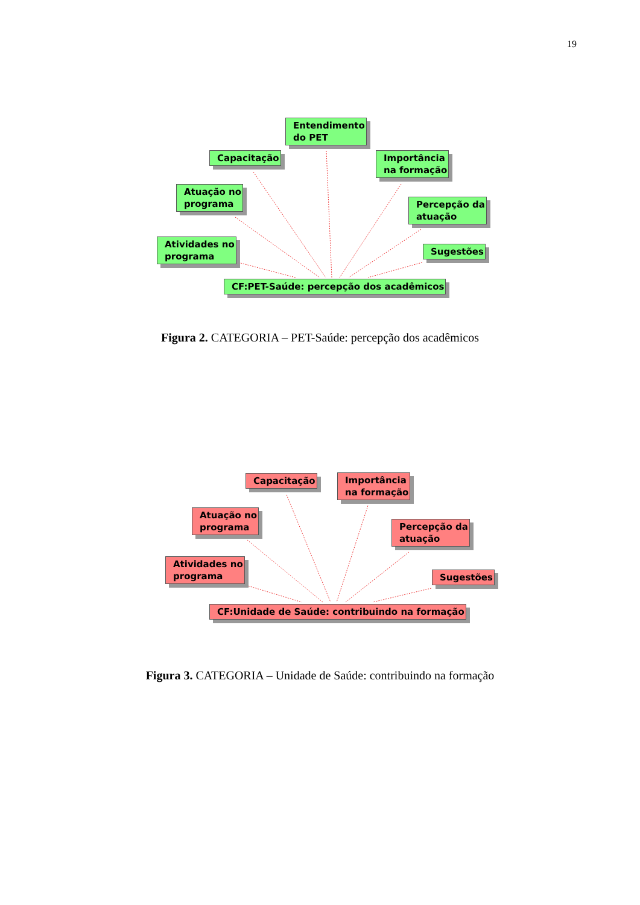19
Entendimento
do PET
Capacitação
Importância
na formação
Atuação no
programa
Percepção da
atuação
Atividades no
programa
Sugestões
CF:PET-Saúde: percepção dos acadêmicos
Figura 2. CATEGORIA – PET-Saúde: percepção dos acadêmicos
Capacitação
Importância
na formação
Atuação no
programa
Percepção da
atuação
Atividades no
programa
Sugestões
CF:Unidade de Saúde: contribuindo na formação
Figura 3. CATEGORIA – Unidade de Saúde: contribuindo na formação